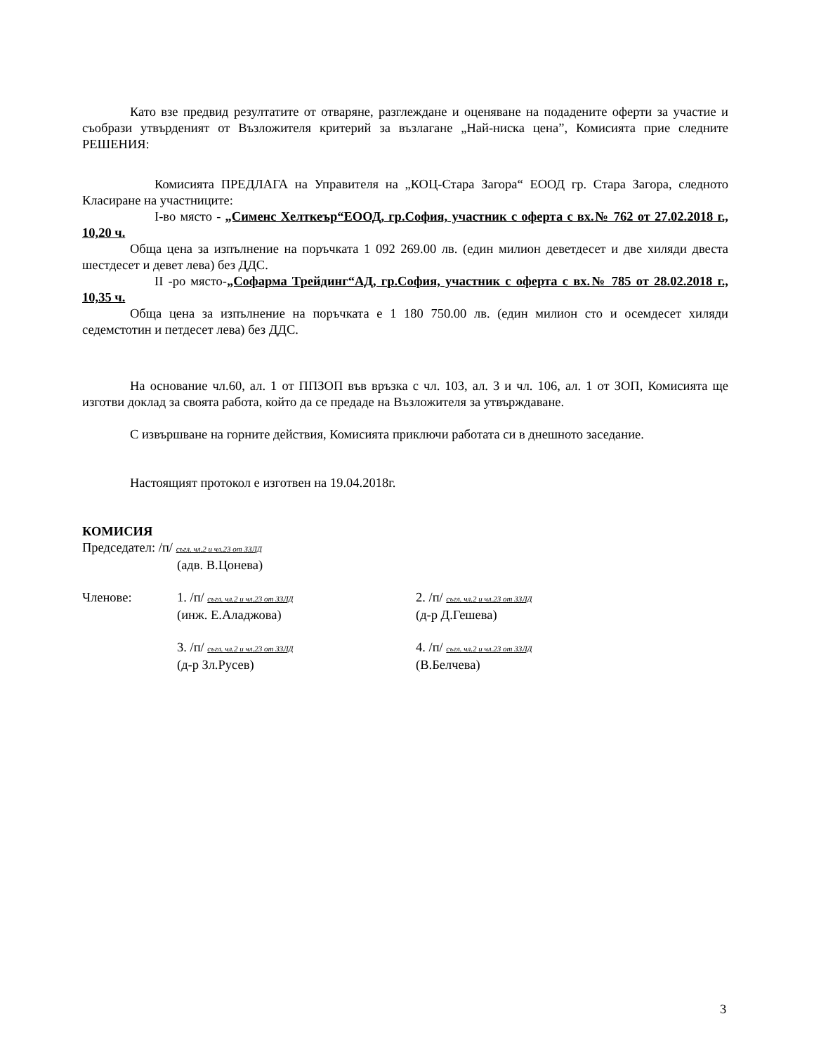Като взе предвид резултатите от отваряне, разглеждане и оценяване на подадените оферти за участие и съобрази утвърденият от Възложителя критерий за възлагане „Най-ниска цена”, Комисията прие следните РЕШЕНИЯ:
Комисията ПРЕДЛАГА на Управителя на „КОЦ-Стара Загора“ ЕООД гр. Стара Загора, следното Класиране на участниците:
I-во място - „Сименс Хелткеър“ЕООД, гр.София, участник с оферта с вх.№ 762 от 27.02.2018 г., 10,20 ч.
Обща цена за изпълнение на поръчката 1 092 269.00 лв. (един милион деветдесет и две хиляди двеста шестдесет и девет лева) без ДДС.
II -ро място-„Софарма Трейдинг“АД, гр.София, участник с оферта с вх.№ 785 от 28.02.2018 г., 10,35 ч.
Обща цена за изпълнение на поръчката е 1 180 750.00 лв. (един милион сто и осемдесет хиляди седемстотин и петдесет лева) без ДДС.
На основание чл.60, ал. 1 от ППЗОП във връзка с чл. 103, ал. 3 и чл. 106, ал. 1 от ЗОП, Комисията ще изготви доклад за своята работа, който да се предаде на Възложителя за утвърждаване.
С извършване на горните действия, Комисията приключи работата си в днешното заседание.
Настоящият протокол е изготвен на 19.04.2018г.
КОМИСИЯ
Председател: /п/ съгл. чл.2 и чл.23 от ЗЗЛД
(адв. В.Цонева)
Членове: 1. /п/ съгл. чл.2 и чл.23 от ЗЗЛД
(инж. Е.Аладжова)
2. /п/ съгл. чл.2 и чл.23 от ЗЗЛД
(д-р Д.Гешева)
3. /п/ съгл. чл.2 и чл.23 от ЗЗЛД
(д-р Зл.Русев)
4. /п/ съгл. чл.2 и чл.23 от ЗЗЛД
(В.Белчева)
3